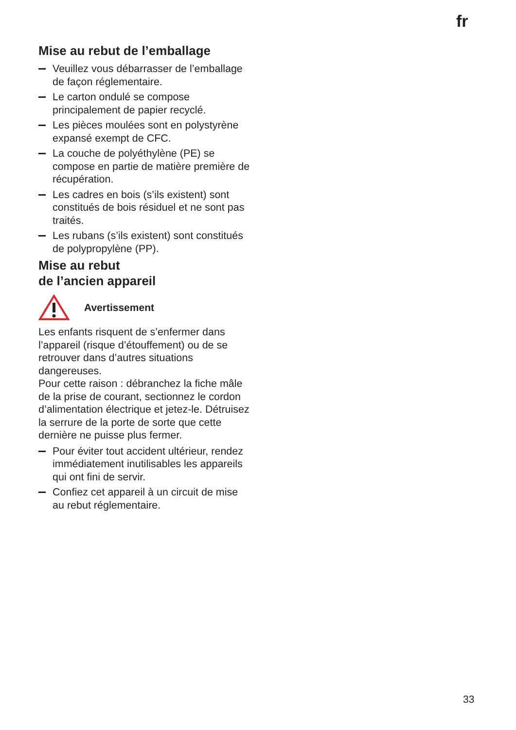fr
Mise au rebut de l’emballage
Veuillez vous débarrasser de l’emballage de façon réglementaire.
Le carton ondulé se compose principalement de papier recyclé.
Les pièces moulées sont en polystyrène expansé exempt de CFC.
La couche de polyéthylène (PE) se compose en partie de matière première de récupération.
Les cadres en bois (s’ils existent) sont constitués de bois résiduel et ne sont pas traités.
Les rubans (s’ils existent) sont constitués de polypropylène (PP).
Mise au rebut
de l’ancien appareil
Avertissement
Les enfants risquent de s’enfermer dans l’appareil (risque d’étouffement) ou de se retrouver dans d’autres situations dangereuses.
Pour cette raison : débranchez la fiche mâle de la prise de courant, sectionnez le cordon d’alimentation électrique et jetez-le. Détruisez la serrure de la porte de sorte que cette dernière ne puisse plus fermer.
Pour éviter tout accident ultérieur, rendez immédiatement inutilisables les appareils qui ont fini de servir.
Confiez cet appareil à un circuit de mise au rebut réglementaire.
33